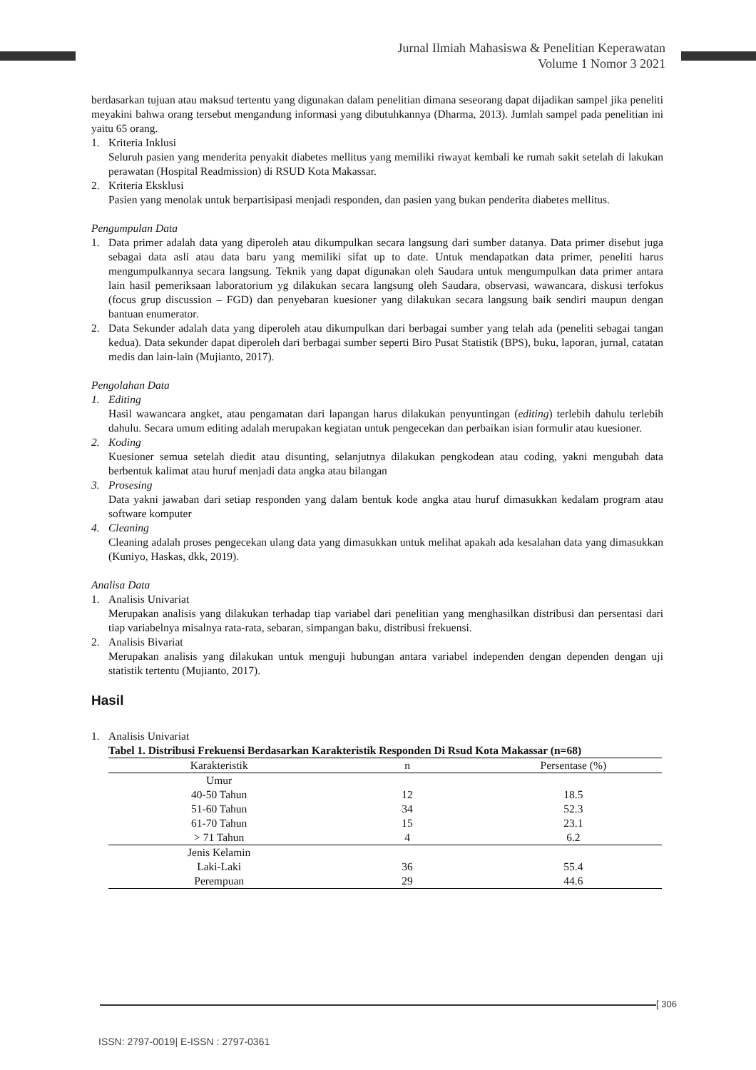Jurnal Ilmiah Mahasiswa & Penelitian Keperawatan
Volume 1 Nomor 3 2021
berdasarkan tujuan atau maksud tertentu yang digunakan dalam penelitian dimana seseorang dapat dijadikan sampel jika peneliti meyakini bahwa orang tersebut mengandung informasi yang dibutuhkannya (Dharma, 2013). Jumlah sampel pada penelitian ini yaitu 65 orang.
1. Kriteria Inklusi
Seluruh pasien yang menderita penyakit diabetes mellitus yang memiliki riwayat kembali ke rumah sakit setelah di lakukan perawatan (Hospital Readmission) di RSUD Kota Makassar.
2. Kriteria Eksklusi
Pasien yang menolak untuk berpartisipasi menjadi responden, dan pasien yang bukan penderita diabetes mellitus.
Pengumpulan Data
1. Data primer adalah data yang diperoleh atau dikumpulkan secara langsung dari sumber datanya. Data primer disebut juga sebagai data asli atau data baru yang memiliki sifat up to date. Untuk mendapatkan data primer, peneliti harus mengumpulkannya secara langsung. Teknik yang dapat digunakan oleh Saudara untuk mengumpulkan data primer antara lain hasil pemeriksaan laboratorium yg dilakukan secara langsung oleh Saudara, observasi, wawancara, diskusi terfokus (focus grup discussion – FGD) dan penyebaran kuesioner yang dilakukan secara langsung baik sendiri maupun dengan bantuan enumerator.
2. Data Sekunder adalah data yang diperoleh atau dikumpulkan dari berbagai sumber yang telah ada (peneliti sebagai tangan kedua). Data sekunder dapat diperoleh dari berbagai sumber seperti Biro Pusat Statistik (BPS), buku, laporan, jurnal, catatan medis dan lain-lain (Mujianto, 2017).
Pengolahan Data
1. Editing
Hasil wawancara angket, atau pengamatan dari lapangan harus dilakukan penyuntingan (editing) terlebih dahulu terlebih dahulu. Secara umum editing adalah merupakan kegiatan untuk pengecekan dan perbaikan isian formulir atau kuesioner.
2. Koding
Kuesioner semua setelah diedit atau disunting, selanjutnya dilakukan pengkodean atau coding, yakni mengubah data berbentuk kalimat atau huruf menjadi data angka atau bilangan
3. Prosesing
Data yakni jawaban dari setiap responden yang dalam bentuk kode angka atau huruf dimasukkan kedalam program atau software komputer
4. Cleaning
Cleaning adalah proses pengecekan ulang data yang dimasukkan untuk melihat apakah ada kesalahan data yang dimasukkan (Kuniyo, Haskas, dkk, 2019).
Analisa Data
1. Analisis Univariat
Merupakan analisis yang dilakukan terhadap tiap variabel dari penelitian yang menghasilkan distribusi dan persentasi dari tiap variabelnya misalnya rata-rata, sebaran, simpangan baku, distribusi frekuensi.
2. Analisis Bivariat
Merupakan analisis yang dilakukan untuk menguji hubungan antara variabel independen dengan dependen dengan uji statistik tertentu (Mujianto, 2017).
Hasil
1. Analisis Univariat
Tabel 1. Distribusi Frekuensi Berdasarkan Karakteristik Responden Di Rsud Kota Makassar (n=68)
| Karakteristik | n | Persentase (%) |
| --- | --- | --- |
| Umur | | |
| 40-50 Tahun | 12 | 18.5 |
| 51-60 Tahun | 34 | 52.3 |
| 61-70 Tahun | 15 | 23.1 |
| > 71 Tahun | 4 | 6.2 |
| Jenis Kelamin | | |
| Laki-Laki | 36 | 55.4 |
| Perempuan | 29 | 44.6 |
[ 306
ISSN: 2797-0019| E-ISSN : 2797-0361